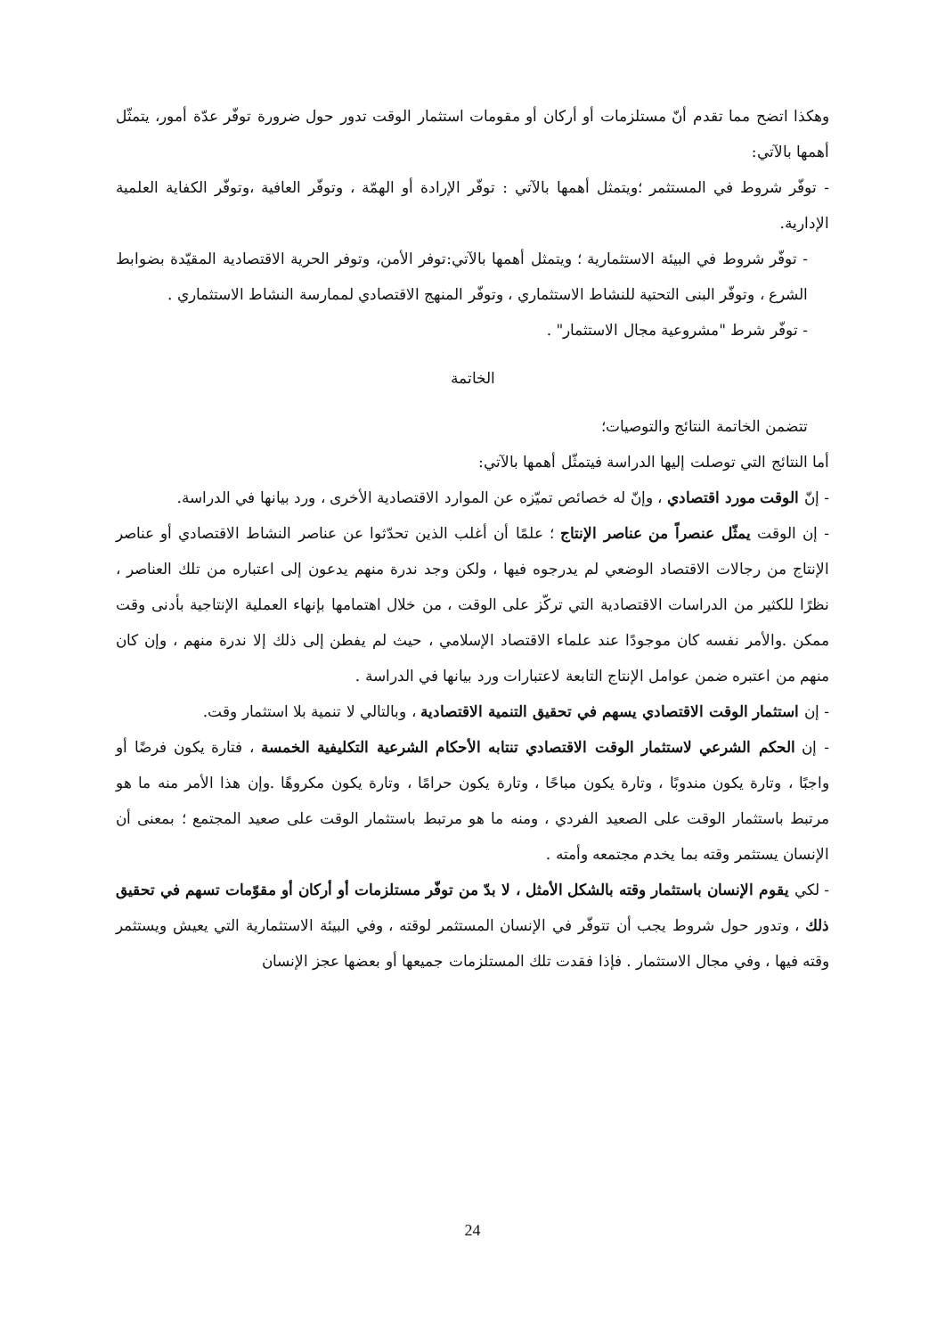وهكذا اتضح مما تقدم أنّ مستلزمات أو أركان أو مقومات استثمار الوقت تدور حول ضرورة توفّر عدّة أمور، يتمثّل أهمها بالآتي:
- توفّر شروط في المستثمر ؛ويتمثل أهمها بالآتي : توفّر الإرادة أو الهمّة ، وتوفّر العافية ،وتوفّر الكفاية العلمية الإدارية.
- توفّر شروط في البيئة الاستثمارية ؛ ويتمثل أهمها بالآتي:توفر الأمن، وتوفر الحرية الاقتصادية المقيّدة بضوابط الشرع ، وتوفّر البنى التحتية للنشاط الاستثماري ، وتوفّر المنهج الاقتصادي لممارسة النشاط الاستثماري .
- توفّر شرط "مشروعية مجال الاستثمار" .
الخاتمة
تتضمن الخاتمة النتائج والتوصيات؛
أما النتائج التي توصلت إليها الدراسة فيتمثّل أهمها بالآتي:
- إنّ الوقت مورد اقتصادي ، وإنّ له خصائص تميّزه عن الموارد الاقتصادية الأخرى ، ورد بيانها في الدراسة.
- إن الوقت يمثّل عنصراً من عناصر الإنتاج ؛ علمًا أن أغلب الذين تحدّثوا عن عناصر النشاط الاقتصادي أو عناصر الإنتاج من رجالات الاقتصاد الوضعي لم يدرجوه فيها ، ولكن وجد ندرة منهم يدعون إلى اعتباره من تلك العناصر ، نظرًا للكثير من الدراسات الاقتصادية التي تركّز على الوقت ، من خلال اهتمامها بإنهاء العملية الإنتاجية بأدنى وقت ممكن .والأمر نفسه كان موجودًا عند علماء الاقتصاد الإسلامي ، حيث لم يفطن إلى ذلك إلا ندرة منهم ، وإن كان منهم من اعتبره ضمن عوامل الإنتاج التابعة لاعتبارات ورد بيانها في الدراسة .
- إن استثمار الوقت الاقتصادي يسهم في تحقيق التنمية الاقتصادية ، وبالتالي لا تنمية بلا استثمار وقت.
- إن الحكم الشرعي لاستثمار الوقت الاقتصادي تنتابه الأحكام الشرعية التكليفية الخمسة ، فتارة يكون فرضًا أو واجبًا ، وتارة يكون مندوبًا ، وتارة يكون مباحًا ، وتارة يكون حرامًا ، وتارة يكون مكروهًا .وإن هذا الأمر منه ما هو مرتبط باستثمار الوقت على الصعيد الفردي ، ومنه ما هو مرتبط باستثمار الوقت على صعيد المجتمع ؛ بمعنى أن الإنسان يستثمر وقته بما يخدم مجتمعه وأمته .
- لكي يقوم الإنسان باستثمار وقته بالشكل الأمثل ، لا بدّ من توفّر مستلزمات أو أركان أو مقوّمات تسهم في تحقيق ذلك ، وتدور حول شروط يجب أن تتوفّر في الإنسان المستثمر لوقته ، وفي البيئة الاستثمارية التي يعيش ويستثمر وقته فيها ، وفي مجال الاستثمار . فإذا فقدت تلك المستلزمات جميعها أو بعضها عجز الإنسان
24